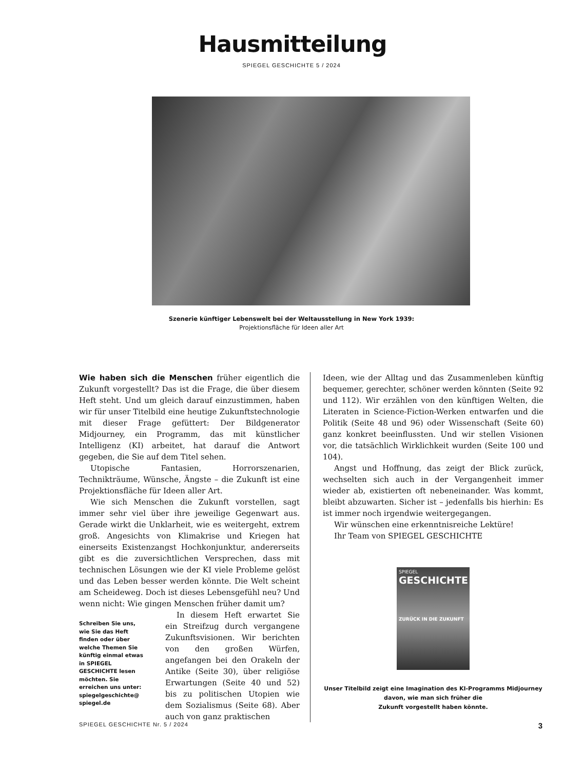Hausmitteilung
SPIEGEL GESCHICHTE 5 / 2024
Szenerie künftiger Lebenswelt bei der Weltausstellung in New York 1939:
Projektionsfläche für Ideen aller Art
Wie haben sich die Menschen früher eigentlich die Zukunft vorgestellt? Das ist die Frage, die über diesem Heft steht. Und um gleich darauf einzustimmen, haben wir für unser Titelbild eine heutige Zukunftstechnologie mit dieser Frage gefüttert: Der Bildgenerator Midjourney, ein Programm, das mit künstlicher Intelligenz (KI) arbeitet, hat darauf die Antwort gegeben, die Sie auf dem Titel sehen.
Utopische Fantasien, Horrorszenarien, Technikträume, Wünsche, Ängste – die Zukunft ist eine Projektionsfläche für Ideen aller Art.
Wie sich Menschen die Zukunft vorstellen, sagt immer sehr viel über ihre jeweilige Gegenwart aus. Gerade wirkt die Unklarheit, wie es weitergeht, extrem groß. Angesichts von Klimakrise und Kriegen hat einerseits Existenzangst Hochkonjunktur, andererseits gibt es die zuversichtlichen Versprechen, dass mit technischen Lösungen wie der KI viele Probleme gelöst und das Leben besser werden könnte. Die Welt scheint am Scheideweg. Doch ist dieses Lebensgefühl neu? Und wenn nicht: Wie gingen Menschen früher damit um?
Schreiben Sie uns, wie Sie das Heft finden oder über welche Themen Sie künftig einmal etwas in SPIEGEL GESCHICHTE lesen möchten. Sie erreichen uns unter: spiegelgeschichte@ spiegel.de
In diesem Heft erwartet Sie ein Streifzug durch vergangene Zukunftsvisionen. Wir berichten von den großen Würfen, angefangen bei den Orakeln der Antike (Seite 30), über religiöse Erwartungen (Seite 40 und 52) bis zu politischen Utopien wie dem Sozialismus (Seite 68). Aber auch von ganz praktischen
Ideen, wie der Alltag und das Zusammenleben künftig bequemer, gerechter, schöner werden könnten (Seite 92 und 112). Wir erzählen von den künftigen Welten, die Literaten in Science-Fiction-Werken entwarfen und die Politik (Seite 48 und 96) oder Wissenschaft (Seite 60) ganz konkret beeinflussten. Und wir stellen Visionen vor, die tatsächlich Wirklichkeit wurden (Seite 100 und 104).
Angst und Hoffnung, das zeigt der Blick zurück, wechselten sich auch in der Vergangenheit immer wieder ab, existierten oft nebeneinander. Was kommt, bleibt abzuwarten. Sicher ist – jedenfalls bis hierhin: Es ist immer noch irgendwie weitergegangen.
Wir wünschen eine erkenntnisreiche Lektüre!
Ihr Team von SPIEGEL GESCHICHTE
SPIEGEL
GESCHICHTE
ZURÜCK IN DIE ZUKUNFT
Unser Titelbild zeigt eine Imagination des KI-Programms Midjourney
davon, wie man sich früher die
Zukunft vorgestellt haben könnte.
SPIEGEL GESCHICHTE Nr. 5 / 2024 3